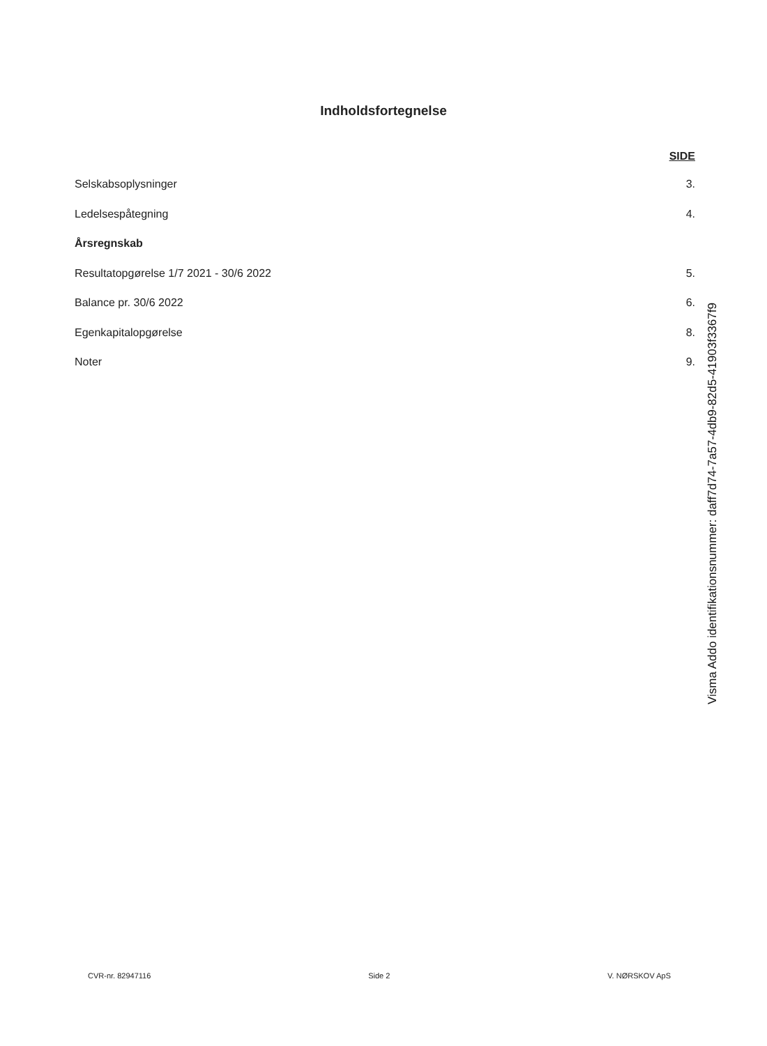Indholdsfortegnelse
SIDE
Selskabsoplysninger 3.
Ledelsespåtegning 4.
Årsregnskab
Resultatopgørelse 1/7 2021 - 30/6 2022 5.
Balance pr. 30/6 2022 6.
Egenkapitalopgørelse 8.
Noter 9.
Visma Addo identifikationsnummer: daff7d74-7a57-4db9-82d5-41903f3367f9
CVR-nr. 82947116 Side 2 V. NØRSKOV ApS